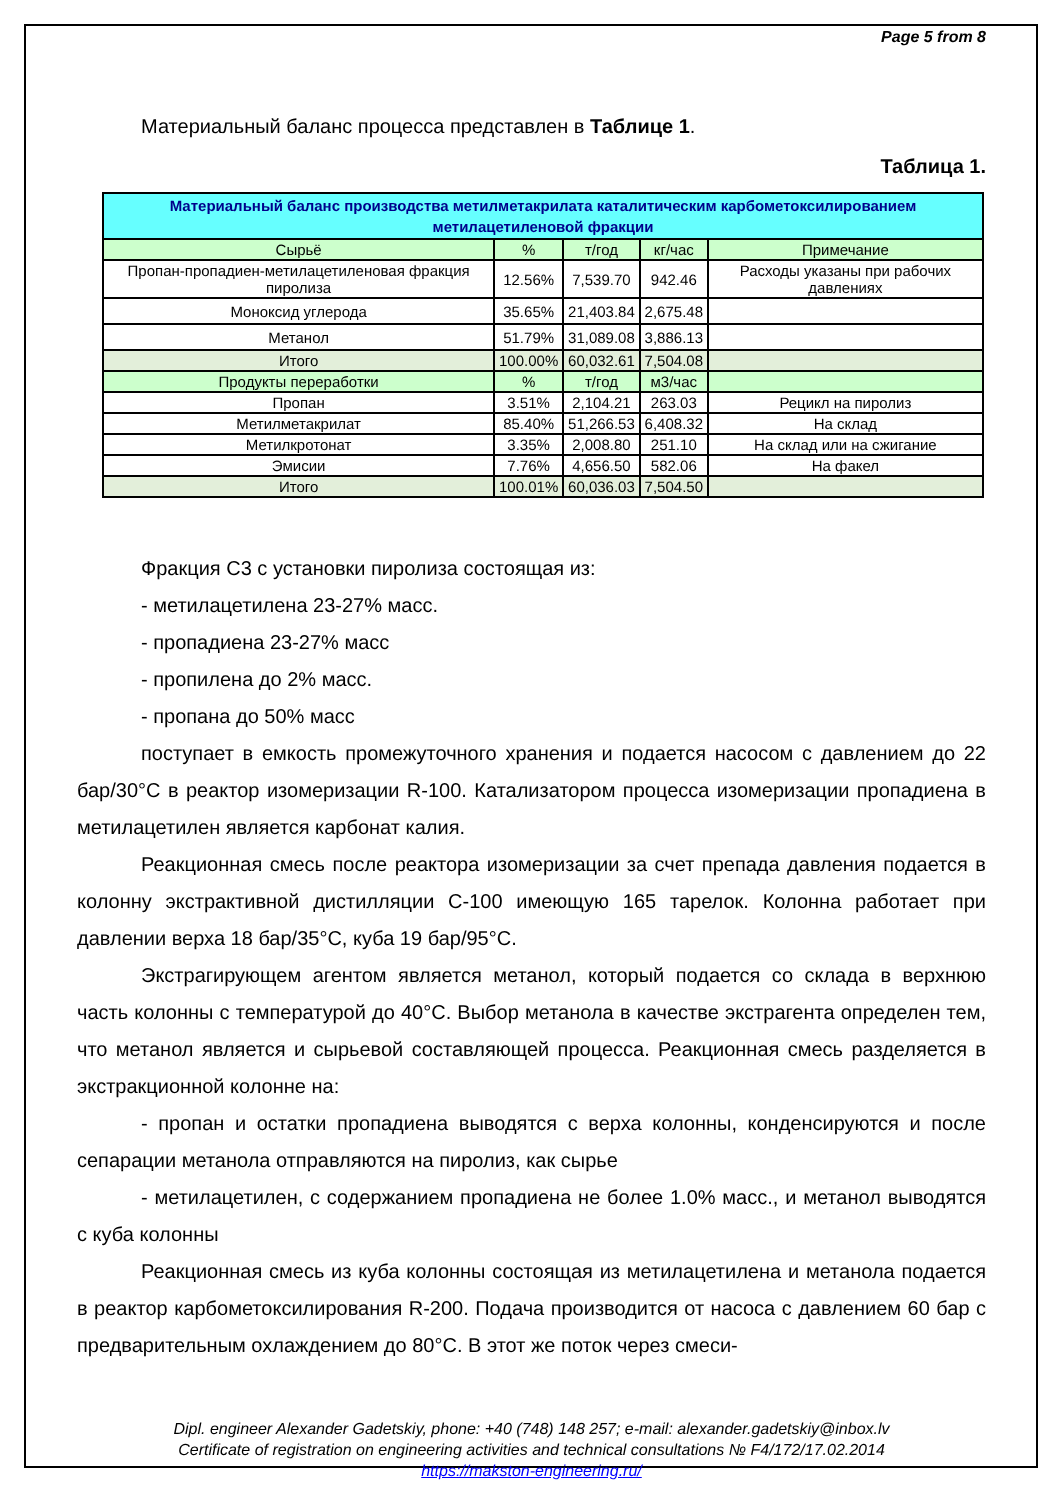Page 5 from 8
Материальный баланс процесса представлен в Таблице 1.
Таблица 1.
| Материальный баланс производства метилметакрилата каталитическим карбометоксилированием метилацетиленовой фракции | | | | |
| Сырьё | % | т/год | кг/час | Примечание |
| Пропан-пропадиен-метилацетиленовая фракция пиролиза | 12.56% | 7,539.70 | 942.46 | Расходы указаны при рабочих давлениях |
| Моноксид углерода | 35.65% | 21,403.84 | 2,675.48 | |
| Метанол | 51.79% | 31,089.08 | 3,886.13 | |
| Итого | 100.00% | 60,032.61 | 7,504.08 | |
| Продукты переработки | % | т/год | м3/час | |
| Пропан | 3.51% | 2,104.21 | 263.03 | Рецикл на пиролиз |
| Метилметакрилат | 85.40% | 51,266.53 | 6,408.32 | На склад |
| Метилкротонат | 3.35% | 2,008.80 | 251.10 | На склад или на сжигание |
| Эмисии | 7.76% | 4,656.50 | 582.06 | На факел |
| Итого | 100.01% | 60,036.03 | 7,504.50 | |
Фракция С3 с установки пиролиза состоящая из:
- метилацетилена 23-27% масс.
- пропадиена 23-27% масс
- пропилена до 2% масс.
- пропана до 50% масс
поступает в емкость промежуточного хранения и подается насосом с давлением до 22 бар/30°С в реактор изомеризации R-100. Катализатором процесса изомеризации пропадиена в метилацетилен является карбонат калия.
Реакционная смесь после реактора изомеризации за счет препада давления подается в колонну экстрактивной дистилляции С-100 имеющую 165 тарелок. Колонна работает при давлении верха 18 бар/35°С, куба 19 бар/95°С.
Экстрагирующем агентом является метанол, который подается со склада в верхнюю часть колонны с температурой до 40°С. Выбор метанола в качестве экстрагента определен тем, что метанол является и сырьевой составляющей процесса. Реакционная смесь разделяется в экстракционной колонне на:
- пропан и остатки пропадиена выводятся с верха колонны, конденсируются и после сепарации метанола отправляются на пиролиз, как сырье
- метилацетилен, с содержанием пропадиена не более 1.0% масс., и метанол выводятся с куба колонны
Реакционная смесь из куба колонны состоящая из метилацетилена и метанола подается в реактор карбометоксилирования R-200. Подача производится от насоса с давлением 60 бар с предварительным охлаждением до 80°С. В этот же поток через смеси-
Dipl. engineer Alexander Gadetskiy, phone: +40 (748) 148 257; e-mail: alexander.gadetskiy@inbox.lv
Certificate of registration on engineering activities and technical consultations № F4/172/17.02.2014
https://makston-engineering.ru/